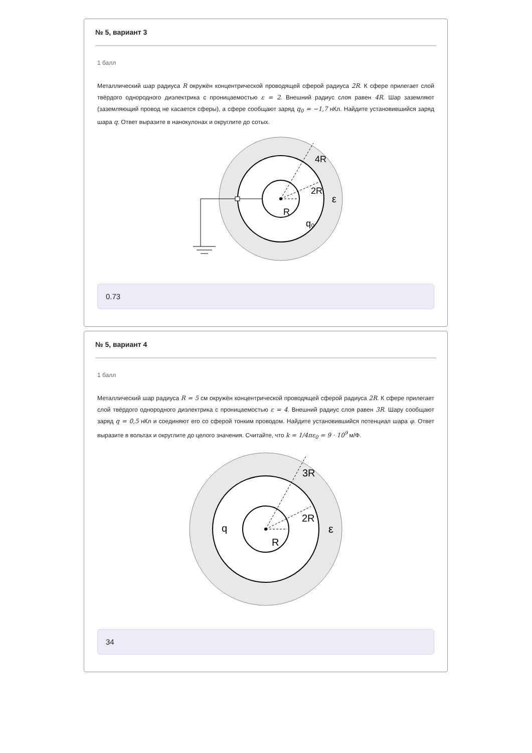№ 5, вариант 3
1 балл
Металлический шар радиуса R окружён концентрической проводящей сферой радиуса 2R. К сфере прилегает слой твёрдого однородного диэлектрика с проницаемостью ε = 2. Внешний радиус слоя равен 4R. Шар заземляют (заземляющий провод не касается сферы), а сфере сообщают заряд q<sub>0</sub> = −1,7 нКл. Найдите установившийся заряд шара q. Ответ выразите в нанокулонах и округлите до сотых.
4R
2R
R
q₀
ε
0.73
№ 5, вариант 4
1 балл
Металлический шар радиуса R = 5 см окружён концентрической проводящей сферой радиуса 2R. К сфере прилегает слой твёрдого однородного диэлектрика с проницаемостью ε = 4. Внешний радиус слоя равен 3R. Шару сообщают заряд q = 0,5 нКл и соединяют его со сферой тонким проводом. Найдите установившийся потенциал шара φ. Ответ выразите в вольтах и округлите до целого значения. Считайте, что k = 1/4πε<sub>0</sub> = 9 · 10<sup>9</sup> м/Ф.
3R
2R
R
q
ε
34